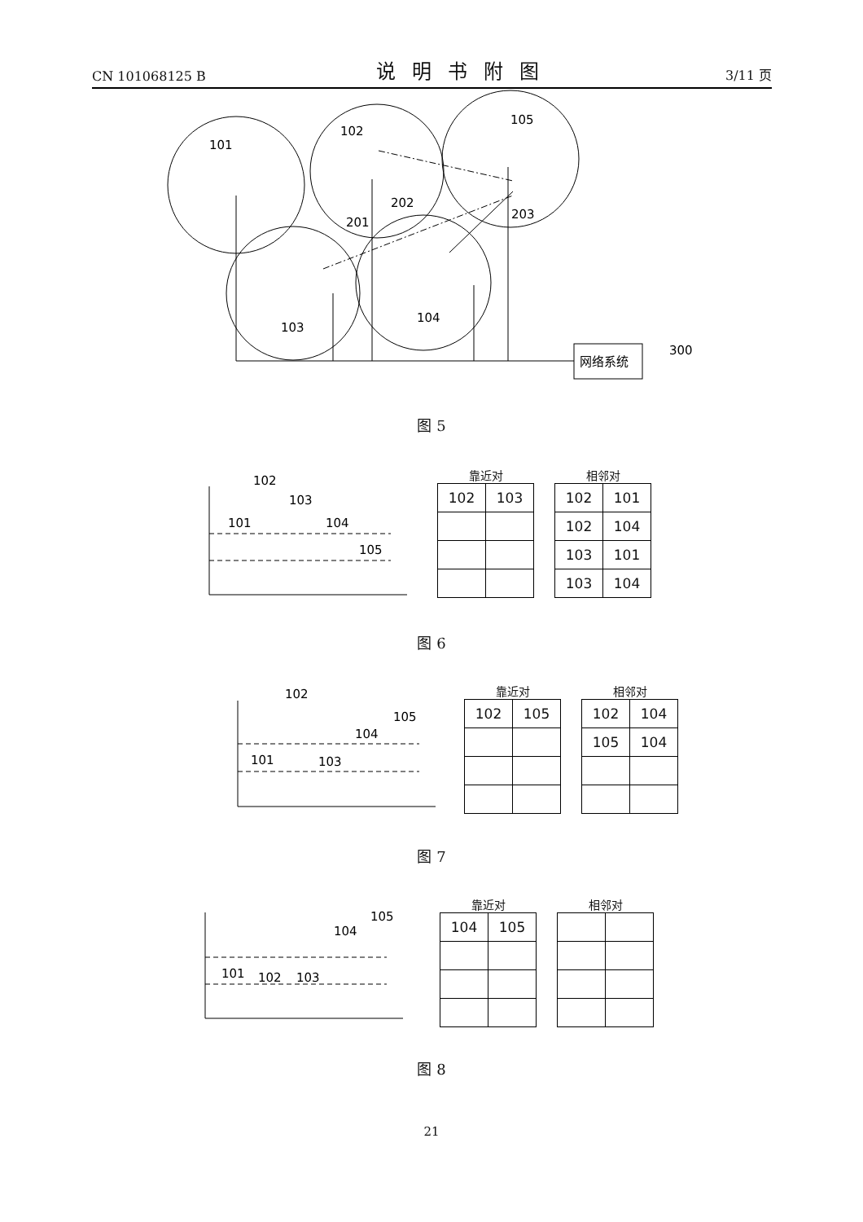CN 101068125 B 说明书附图 3/11 页
101
102
105
202
201
203
103
104
300
网络系统
图 5
101
102
103
104
105
靠近对
| 102 | 103 |
相邻对
| 102 | 101 |
| 102 | 104 |
| 103 | 101 |
| 103 | 104 |
图 6
102
105
104
101
103
靠近对
| 102 | 105 |
相邻对
| 102 | 104 |
| 105 | 104 |
图 7
105
104
101
102
103
靠近对
| 104 | 105 |
相邻对
图 8
21